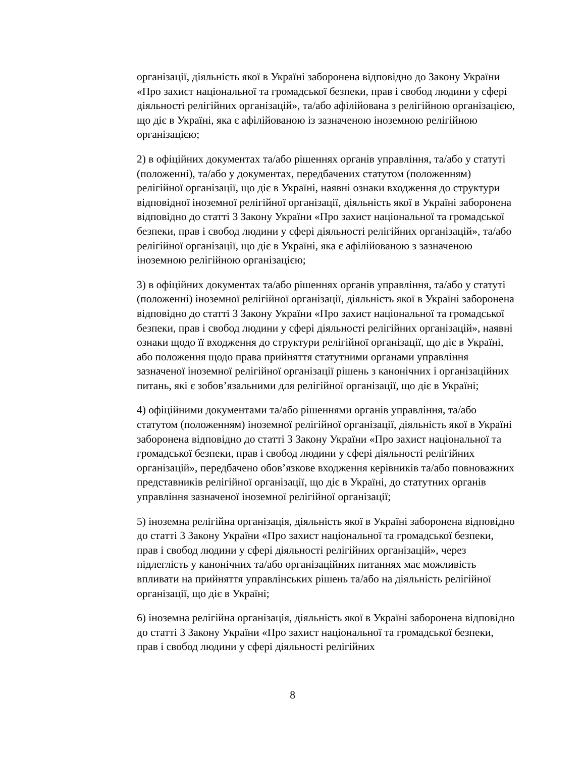організації, діяльність якої в Україні заборонена відповідно до Закону України «Про захист національної та громадської безпеки, прав і свобод людини у сфері діяльності релігійних організацій», та/або афілійована з релігійною організацією, що діє в Україні, яка є афілійованою із зазначеною іноземною релігійною організацією;
2) в офіційних документах та/або рішеннях органів управління, та/або у статуті (положенні), та/або у документах, передбачених статутом (положенням) релігійної організації, що діє в Україні, наявні ознаки входження до структури відповідної іноземної релігійної організації, діяльність якої в Україні заборонена відповідно до статті 3 Закону України «Про захист національної та громадської безпеки, прав і свобод людини у сфері діяльності релігійних організацій», та/або релігійної організації, що діє в Україні, яка є афілійованою з зазначеною іноземною релігійною організацією;
3) в офіційних документах та/або рішеннях органів управління, та/або у статуті (положенні) іноземної релігійної організації, діяльність якої в Україні заборонена відповідно до статті 3 Закону України «Про захист національної та громадської безпеки, прав і свобод людини у сфері діяльності релігійних організацій», наявні ознаки щодо її входження до структури релігійної організації, що діє в Україні, або положення щодо права прийняття статутними органами управління зазначеної іноземної релігійної організації рішень з канонічних і організаційних питань, які є зобов’язальними для релігійної організації, що діє в Україні;
4) офіційними документами та/або рішеннями органів управління, та/або статутом (положенням) іноземної релігійної організації, діяльність якої в Україні заборонена відповідно до статті 3 Закону України «Про захист національної та громадської безпеки, прав і свобод людини у сфері діяльності релігійних організацій», передбачено обов’язкове входження керівників та/або повноважних представників релігійної організації, що діє в Україні, до статутних органів управління зазначеної іноземної релігійної організації;
5) іноземна релігійна організація, діяльність якої в Україні заборонена відповідно до статті 3 Закону України «Про захист національної та громадської безпеки, прав і свобод людини у сфері діяльності релігійних організацій», через підлеглість у канонічних та/або організаційних питаннях має можливість впливати на прийняття управлінських рішень та/або на діяльність релігійної організації, що діє в Україні;
6) іноземна релігійна організація, діяльність якої в Україні заборонена відповідно до статті 3 Закону України «Про захист національної та громадської безпеки, прав і свобод людини у сфері діяльності релігійних
8